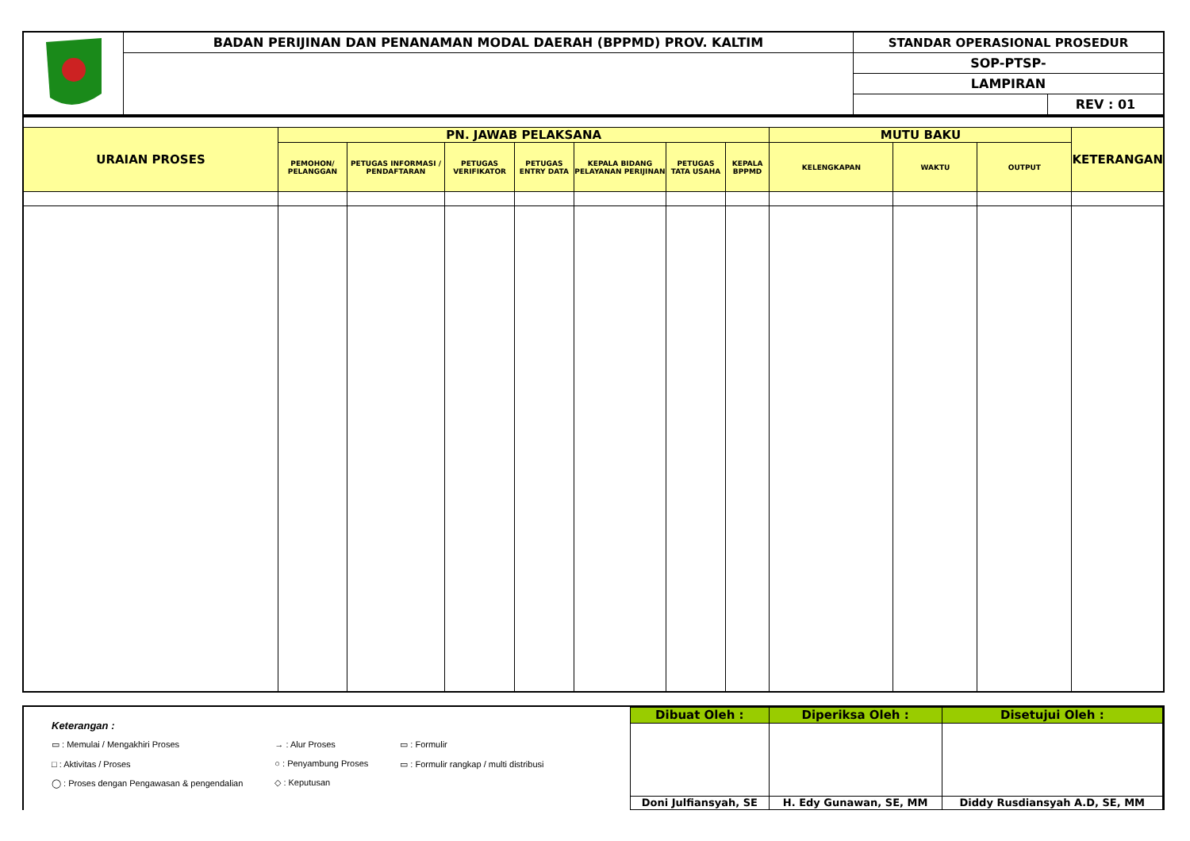| | BADAN PERIJINAN DAN PENANAMAN MODAL DAERAH (BPPMD) PROV. KALTIM | STANDAR OPERASIONAL PROSEDUR | |
| | | SOP-PTSP- | |
| | | LAMPIRAN | |
| | | | REV : 01 |
| URAIAN PROSES | PN. JAWAB PELAKSANA | | | | | | | MUTU BAKU | | | KETERANGAN |
| --- | --- | --- | --- | --- | --- | --- | --- | --- | --- | --- | --- |
| | PEMOHON/ PELANGGAN | PETUGAS INFORMASI / PENDAFTARAN | PETUGAS VERIFIKATOR | PETUGAS ENTRY DATA | KEPALA BIDANG PELAYANAN PERIJINAN | PETUGAS TATA USAHA | KEPALA BPPMD | KELENGKAPAN | WAKTU | OUTPUT | |
Keterangan :
▭ : Memulai / Mengakhiri Proses
□ : Aktivitas / Proses
◯ : Proses dengan Pengawasan & pengendalian
→ : Alur Proses
○ : Penyambung Proses
◇ : Keputusan
▭ : Formulir
▭ : Formulir rangkap / multi distribusi
| Dibuat Oleh : | Diperiksa Oleh : | Disetujui Oleh : |
| Doni Julfiansyah, SE | H. Edy Gunawan, SE, MM | Diddy Rusdiansyah A.D, SE, MM |